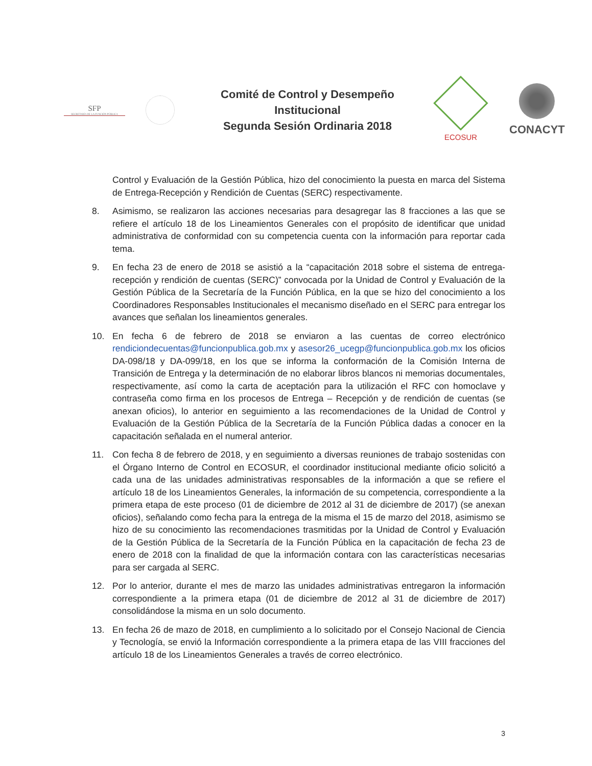SFP
SECRETARÍA DE LA FUNCIÓN PÚBLICA
Comité de Control y Desempeño
Institucional
Segunda Sesión Ordinaria 2018
ECOSUR
CONACYT
Control y Evaluación de la Gestión Pública, hizo del conocimiento la puesta en marca del Sistema de Entrega-Recepción y Rendición de Cuentas (SERC) respectivamente.
8. Asimismo, se realizaron las acciones necesarias para desagregar las 8 fracciones a las que se refiere el artículo 18 de los Lineamientos Generales con el propósito de identificar que unidad administrativa de conformidad con su competencia cuenta con la información para reportar cada tema.
9. En fecha 23 de enero de 2018 se asistió a la “capacitación 2018 sobre el sistema de entrega-recepción y rendición de cuentas (SERC)” convocada por la Unidad de Control y Evaluación de la Gestión Pública de la Secretaría de la Función Pública, en la que se hizo del conocimiento a los Coordinadores Responsables Institucionales el mecanismo diseñado en el SERC para entregar los avances que señalan los lineamientos generales.
10. En fecha 6 de febrero de 2018 se enviaron a las cuentas de correo electrónico rendiciondecuentas@funcionpublica.gob.mx y asesor26_ucegp@funcionpublica.gob.mx los oficios DA-098/18 y DA-099/18, en los que se informa la conformación de la Comisión Interna de Transición de Entrega y la determinación de no elaborar libros blancos ni memorias documentales, respectivamente, así como la carta de aceptación para la utilización el RFC con homoclave y contraseña como firma en los procesos de Entrega – Recepción y de rendición de cuentas (se anexan oficios), lo anterior en seguimiento a las recomendaciones de la Unidad de Control y Evaluación de la Gestión Pública de la Secretaría de la Función Pública dadas a conocer en la capacitación señalada en el numeral anterior.
11. Con fecha 8 de febrero de 2018, y en seguimiento a diversas reuniones de trabajo sostenidas con el Órgano Interno de Control en ECOSUR, el coordinador institucional mediante oficio solicitó a cada una de las unidades administrativas responsables de la información a que se refiere el artículo 18 de los Lineamientos Generales, la información de su competencia, correspondiente a la primera etapa de este proceso (01 de diciembre de 2012 al 31 de diciembre de 2017) (se anexan oficios), señalando como fecha para la entrega de la misma el 15 de marzo del 2018, asimismo se hizo de su conocimiento las recomendaciones trasmitidas por la Unidad de Control y Evaluación de la Gestión Pública de la Secretaría de la Función Pública en la capacitación de fecha 23 de enero de 2018 con la finalidad de que la información contara con las características necesarias para ser cargada al SERC.
12. Por lo anterior, durante el mes de marzo las unidades administrativas entregaron la información correspondiente a la primera etapa (01 de diciembre de 2012 al 31 de diciembre de 2017) consolidándose la misma en un solo documento.
13. En fecha 26 de mazo de 2018, en cumplimiento a lo solicitado por el Consejo Nacional de Ciencia y Tecnología, se envió la Información correspondiente a la primera etapa de las VIII fracciones del artículo 18 de los Lineamientos Generales a través de correo electrónico.
3